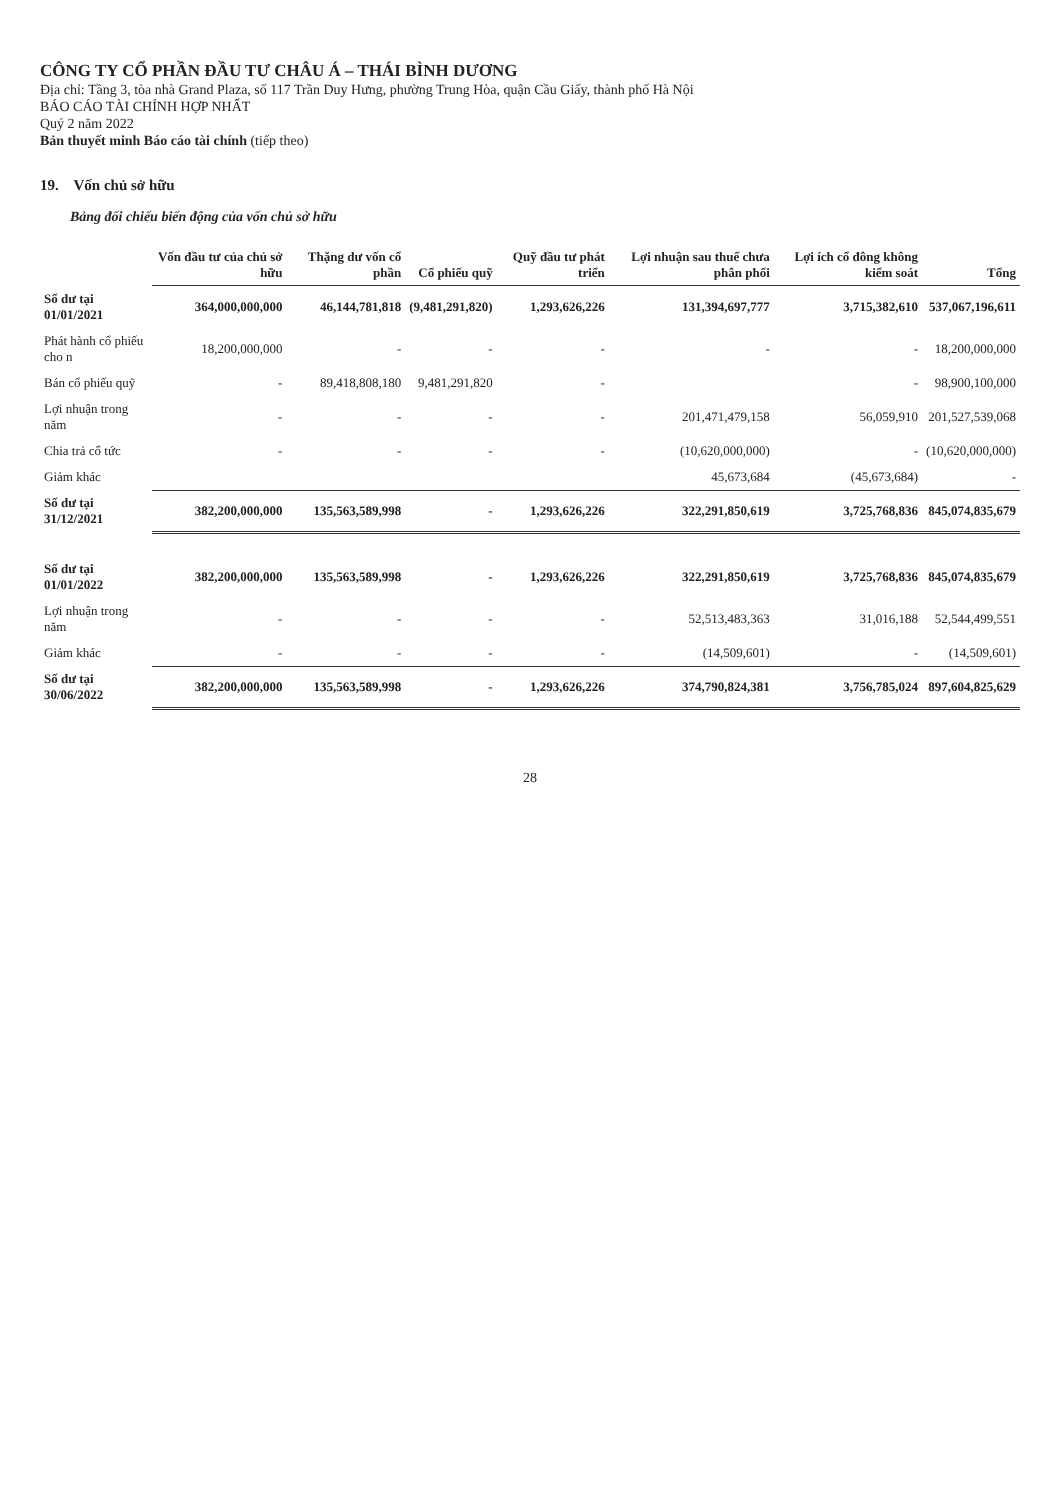CÔNG TY CỔ PHẦN ĐẦU TƯ CHÂU Á – THÁI BÌNH DƯƠNG
Địa chỉ: Tầng 3, tòa nhà Grand Plaza, số 117 Trần Duy Hưng, phường Trung Hòa, quận Cầu Giấy, thành phố Hà Nội
BÁO CÁO TÀI CHÍNH HỢP NHẤT
Quý 2 năm 2022
Bản thuyết minh Báo cáo tài chính (tiếp theo)
19. Vốn chủ sở hữu
Bảng đối chiếu biến động của vốn chủ sở hữu
| | Vốn đầu tư của chủ sở hữu | Thặng dư vốn cổ phần | Cổ phiếu quỹ | Quỹ đầu tư phát triển | Lợi nhuận sau thuế chưa phân phối | Lợi ích cổ đông không kiểm soát | Tổng |
| --- | --- | --- | --- | --- | --- | --- | --- |
| Số dư tại 01/01/2021 | 364,000,000,000 | 46,144,781,818 | (9,481,291,820) | 1,293,626,226 | 131,394,697,777 | 3,715,382,610 | 537,067,196,611 |
| Phát hành cổ phiếu cho n | 18,200,000,000 | - | - | - | - | - | 18,200,000,000 |
| Bán cổ phiếu quỹ | - | 89,418,808,180 | 9,481,291,820 | - | | - | 98,900,100,000 |
| Lợi nhuận trong năm | - | - | - | - | 201,471,479,158 | 56,059,910 | 201,527,539,068 |
| Chia trả cổ tức | - | - | - | - | (10,620,000,000) | - | (10,620,000,000) |
| Giảm khác | | | | | 45,673,684 | (45,673,684) | - |
| Số dư tại 31/12/2021 | 382,200,000,000 | 135,563,589,998 | - | 1,293,626,226 | 322,291,850,619 | 3,725,768,836 | 845,074,835,679 |
| Số dư tại 01/01/2022 | 382,200,000,000 | 135,563,589,998 | - | 1,293,626,226 | 322,291,850,619 | 3,725,768,836 | 845,074,835,679 |
| Lợi nhuận trong năm | - | - | - | - | 52,513,483,363 | 31,016,188 | 52,544,499,551 |
| Giảm khác | - | - | - | - | (14,509,601) | - | (14,509,601) |
| Số dư tại 30/06/2022 | 382,200,000,000 | 135,563,589,998 | - | 1,293,626,226 | 374,790,824,381 | 3,756,785,024 | 897,604,825,629 |
28